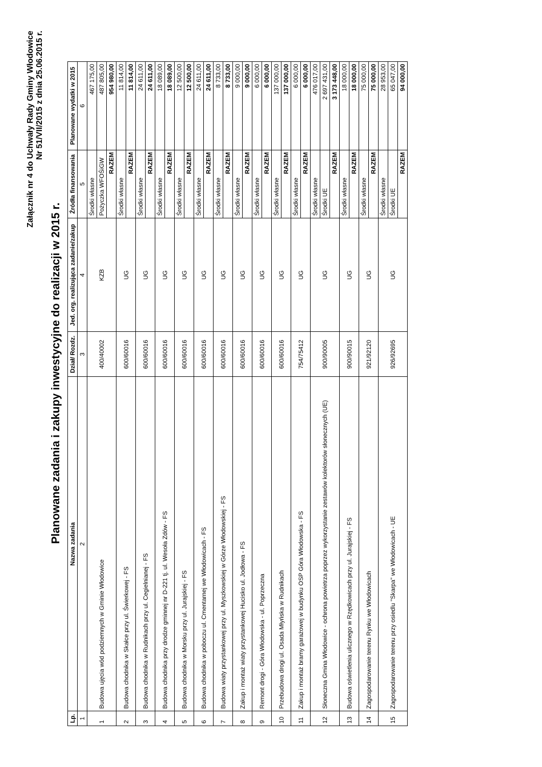Załącznik nr 4 do Uchwały Rady Gminy Włodowice
Nr 51/VII/2015 z dnia 25.06.2015 r.
Planowane zadania i zakupy inwestycyjne do realizacji w 2015 r.
| Lp. | Nazwa zadania | Dział/ Rozdz. | Jed. org. realizująca zadanie/zakup | Źródła finansowania | Planowane wydatki w 2015 |
| --- | --- | --- | --- | --- | --- |
| 1 | 2 | 3 | 4 | 5 | 6 |
| 1 | Budowa ujęcia wód podziemnych w Gminie Włodowice | 400/40002 | KZB | Środki własne | 467 175,00 |
| | | | | Pożyczka WFOŚiGW | 487 805,00 |
| | | | | RAZEM | 954 980,00 |
| 2 | Budowa chodnika w Skałce przy ul. Świerkowej - FS | 600/60016 | UG | Środki własne | 11 814,00 |
| | | | | RAZEM | 11 814,00 |
| 3 | Budowa chodnika w Rudnikach przy ul. Cegielnianej - FS | 600/60016 | UG | Środki własne | 24 611,00 |
| | | | | RAZEM | 24 611,00 |
| 4 | Budowa chodnika przy drodze gminnej nr D-221 tj. ul. Wesoła Zdów - FS | 600/60016 | UG | Środki własne | 18 089,00 |
| | | | | RAZEM | 18 089,00 |
| 5 | Budowa chodnika w Morsku przy ul. Jurajskiej - FS | 600/60016 | UG | Środki własne | 12 500,00 |
| | | | | RAZEM | 12 500,00 |
| 6 | Budowa chodnika w poboczu ul. Cmentarnej we Włodowicach - FS | 600/60016 | UG | Środki własne | 24 611,00 |
| | | | | RAZEM | 24 611,00 |
| 7 | Budowa wiaty przystankowej przy ul. Myszkowskiej w Górze Włodowskiej - FS | 600/60016 | UG | Środki własne | 8 733,00 |
| | | | | RAZEM | 8 733,00 |
| 8 | Zakup i montaż wiaty przystankowej Hucisko ul. Jodłowa - FS | 600/60016 | UG | Środki własne | 9 000,00 |
| | | | | RAZEM | 9 000,00 |
| 9 | Remont drogi - Góra Włodowska - ul. Poprzeczna | 600/60016 | UG | Środki własne | 6 000,00 |
| | | | | RAZEM | 6 000,00 |
| 10 | Przebudowa drogi ul. Osada Młyńska w Rudnikach | 600/60016 | UG | Środki własne | 137 000,00 |
| | | | | RAZEM | 137 000,00 |
| 11 | Zakup i montaż bramy garażowej w budynku OSP Góra Włodowska - FS | 754/75412 | UG | Środki własne | 6 000,00 |
| | | | | RAZEM | 6 000,00 |
| 12 | Słoneczna Gmina Włodowice - ochrona powietrza poprzez wykorzystanie zestawów kolektorów słonecznych (UE) | 900/90005 | UG | Środki własne | 476 017,00 |
| | | | | Środki UE | 2 697 431,00 |
| | | | | RAZEM | 3 173 448,00 |
| 13 | Budowa oświetlenia ulicznego w Rzędkowicach przy ul. Jurajskiej - FS | 900/90015 | UG | Środki własne | 18 000,00 |
| | | | | RAZEM | 18 000,00 |
| 14 | Zagospodarowanie terenu Rynku we Włodowicach | 921/92120 | UG | Środki własne | 75 000,00 |
| | | | | RAZEM | 75 000,00 |
| 15 | Zagospodarowanie terenu przy osiedlu "Skarpa" we Włodowicach - UE | 926/92695 | UG | Środki własne | 28 953,00 |
| | | | | Środki UE | 65 047,00 |
| | | | | RAZEM | 94 000,00 |